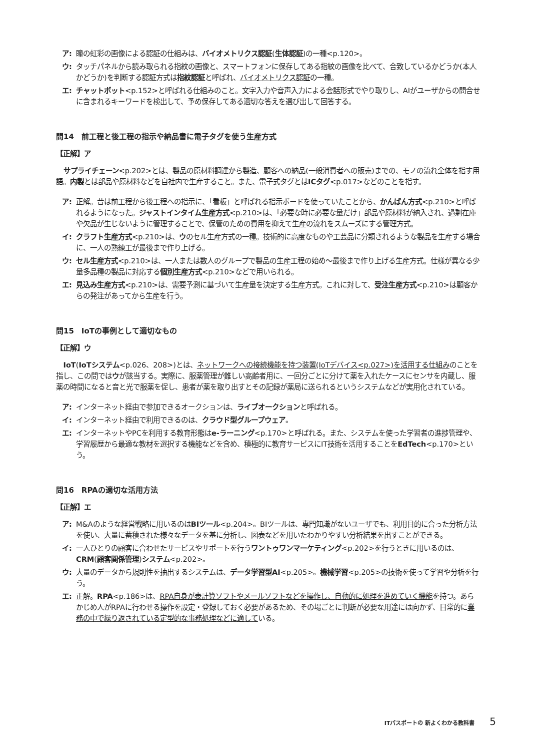ア: 瞳の虹彩の画像による認証の仕組みは、バイオメトリクス認証(生体認証)の一種<p.120>。
ウ: タッチパネルから読み取られる指紋の画像と、スマートフォンに保存してある指紋の画像を比べて、合致しているかどうか(本人かどうか)を判断する認証方式は指紋認証と呼ばれ、バイオメトリクス認証の一種。
エ: チャットボット<p.152>と呼ばれる仕組みのこと。文字入力や音声入力による会話形式でやり取りし、AIがユーザからの問合せに含まれるキーワードを検出して、予め保存してある適切な答えを選び出して回答する。
問14　前工程と後工程の指示や納品書に電子タグを使う生産方式
【正解】ア
サプライチェーン<p.202>とは、製品の原材料調達から製造、顧客への納品(一般消費者への販売)までの、モノの流れ全体を指す用語。内製とは部品や原材料などを自社内で生産すること。また、電子式タグとはICタグ<p.017>などのことを指す。
ア: 正解。昔は前工程から後工程への指示に、「看板」と呼ばれる指示ボードを使っていたことから、かんばん方式<p.210>と呼ばれるようになった。ジャストインタイム生産方式<p.210>は、「必要な時に必要な量だけ」部品や原材料が納入され、過剰在庫や欠品が生じないように管理することで、保管のための費用を抑えて生産の流れをスムーズにする管理方式。
イ: クラフト生産方式<p.210>は、ウのセル生産方式の一種。技術的に高度なものや工芸品に分類されるような製品を生産する場合に、一人の熟練工が最後まで作り上げる。
ウ: セル生産方式<p.210>は、一人または数人のグループで製品の生産工程の始め〜最後まで作り上げる生産方式。仕様が異なる少量多品種の製品に対応する個別生産方式<p.210>などで用いられる。
エ: 見込み生産方式<p.210>は、需要予測に基づいて生産量を決定する生産方式。これに対して、受注生産方式<p.210>は顧客からの発注があってから生産を行う。
問15　IoTの事例として適切なもの
【正解】ウ
IoT(IoTシステム<p.026、208>)とは、ネットワークへの接続機能を持つ装置(IoTデバイス<p.027>)を活用する仕組みのことを指し、この問ではウが該当する。実際に、服薬管理が難しい高齢者用に、一回分ごとに分けて薬を入れたケースにセンサを内蔵し、服薬の時間になると音と光で服薬を促し、患者が薬を取り出すとその記録が薬局に送られるというシステムなどが実用化されている。
ア: インターネット経由で参加できるオークションは、ライブオークションと呼ばれる。
イ: インターネット経由で利用できるのは、クラウド型グループウェア。
エ: インターネットやPCを利用する教育形態はe-ラーニング<p.170>と呼ばれる。また、システムを使った学習者の進捗管理や、学習履歴から最適な教材を選択する機能などを含め、積極的に教育サービスにIT技術を活用することをEdTech<p.170>という。
問16　RPAの適切な活用方法
【正解】エ
ア: M&Aのような経営戦略に用いるのはBIツール<p.204>。BIツールは、専門知識がないユーザでも、利用目的に合った分析方法を使い、大量に蓄積された様々なデータを基に分析し、図表などを用いたわかりやすい分析結果を出すことができる。
イ: 一人ひとりの顧客に合わせたサービスやサポートを行うワントゥワンマーケティング<p.202>を行うときに用いるのは、CRM(顧客関係管理)システム<p.202>。
ウ: 大量のデータから規則性を抽出するシステムは、データ学習型AI<p.205>。機械学習<p.205>の技術を使って学習や分析を行う。
エ: 正解。RPA<p.186>は、RPA自身が表計算ソフトやメールソフトなどを操作し、自動的に処理を進めていく機能を持つ。あらかじめ人がRPAに行わせる操作を設定・登録しておく必要があるため、その場ごとに判断が必要な用途には向かず、日常的に業務の中で繰り返されている定型的な事務処理などに適している。
ITパスポートの 新よくわかる教科書 5